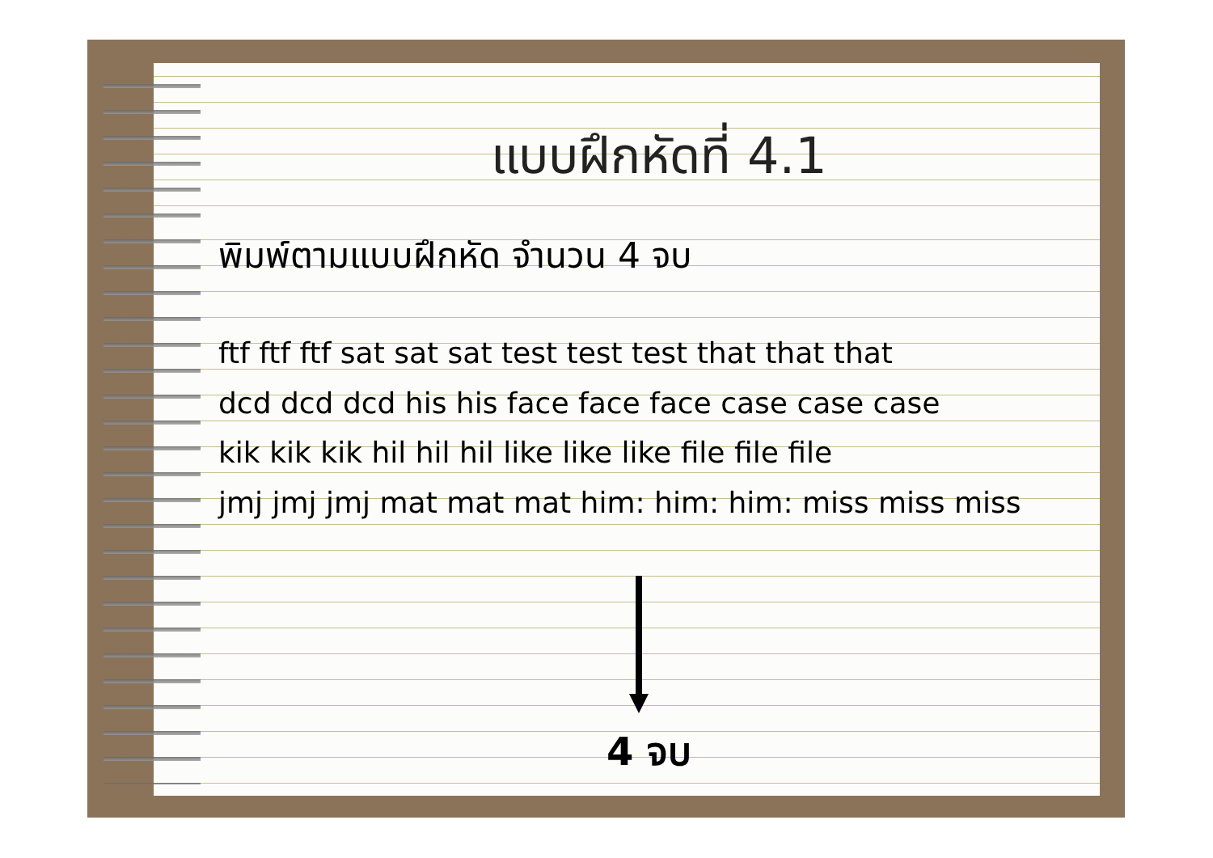แบบฝึกหัดที่ 4.1
พิมพ์ตามแบบฝึกหัด จำนวน 4 จบ
ftf ftf ftf sat sat sat test test test that that that
dcd dcd dcd his his face face face case case case
kik kik kik hil hil hil like like like file file file
jmj jmj jmj mat mat mat him: him: him: miss miss miss
4 จบ